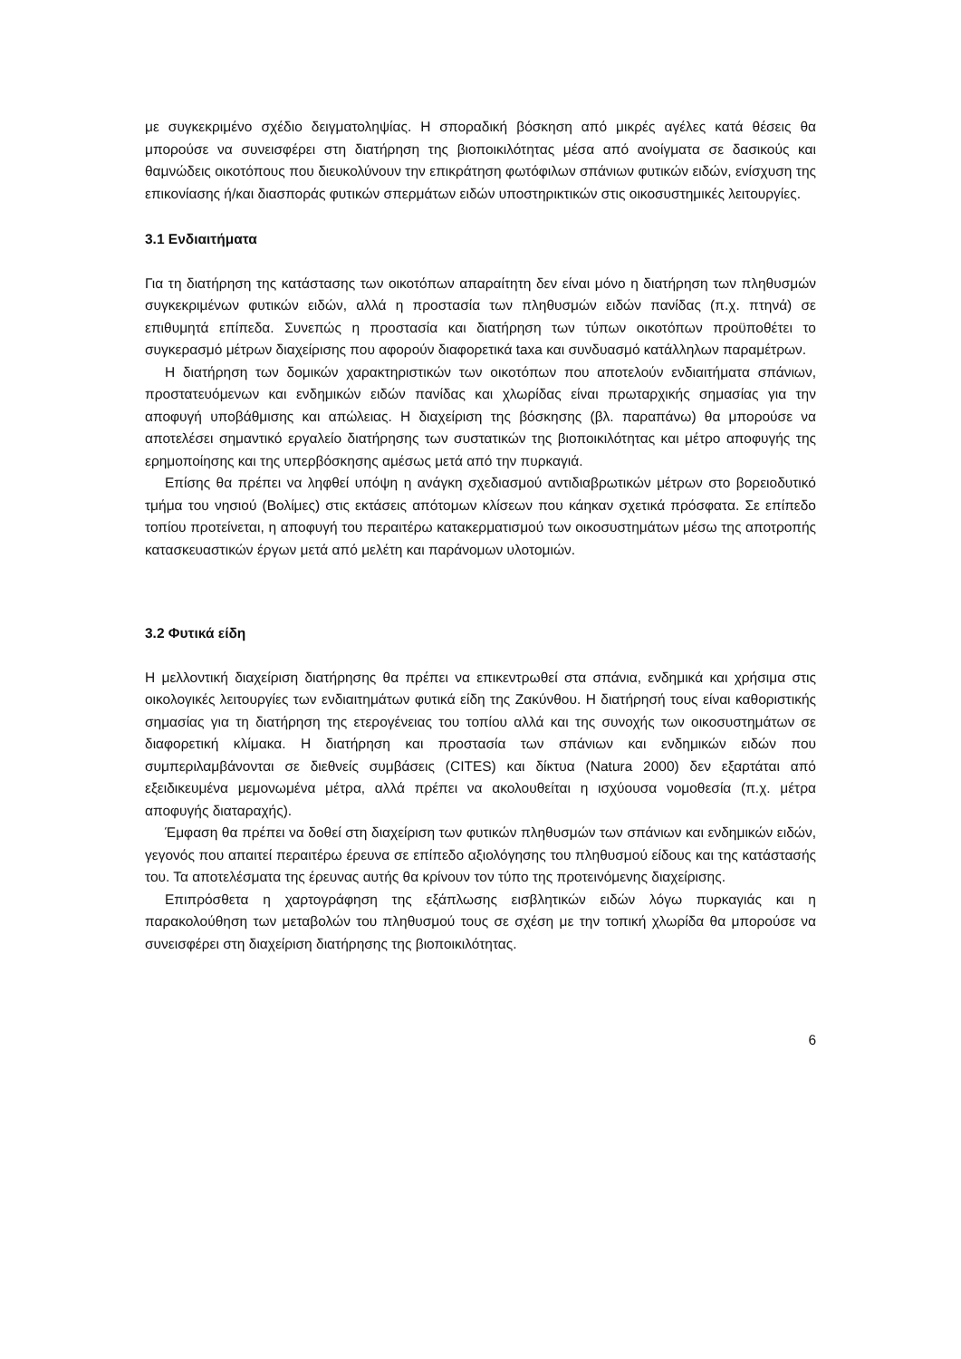με συγκεκριμένο σχέδιο δειγματοληψίας. Η σποραδική βόσκηση από μικρές αγέλες κατά θέσεις θα μπορούσε να συνεισφέρει στη διατήρηση της βιοποικιλότητας μέσα από ανοίγματα σε δασικούς και θαμνώδεις οικοτόπους που διευκολύνουν την επικράτηση φωτόφιλων σπάνιων φυτικών ειδών, ενίσχυση της επικονίασης ή/και διασποράς φυτικών σπερμάτων ειδών υποστηρικτικών στις οικοσυστημικές λειτουργίες.
3.1 Ενδιαιτήματα
Για τη διατήρηση της κατάστασης των οικοτόπων απαραίτητη δεν είναι μόνο η διατήρηση των πληθυσμών συγκεκριμένων φυτικών ειδών, αλλά η προστασία των πληθυσμών ειδών πανίδας (π.χ. πτηνά) σε επιθυμητά επίπεδα. Συνεπώς η προστασία και διατήρηση των τύπων οικοτόπων προϋποθέτει το συγκερασμό μέτρων διαχείρισης που αφορούν διαφορετικά taxa και συνδυασμό κατάλληλων παραμέτρων.
Η διατήρηση των δομικών χαρακτηριστικών των οικοτόπων που αποτελούν ενδιαιτήματα σπάνιων, προστατευόμενων και ενδημικών ειδών πανίδας και χλωρίδας είναι πρωταρχικής σημασίας για την αποφυγή υποβάθμισης και απώλειας. Η διαχείριση της βόσκησης (βλ. παραπάνω) θα μπορούσε να αποτελέσει σημαντικό εργαλείο διατήρησης των συστατικών της βιοποικιλότητας και μέτρο αποφυγής της ερημοποίησης και της υπερβόσκησης αμέσως μετά από την πυρκαγιά.
Επίσης θα πρέπει να ληφθεί υπόψη η ανάγκη σχεδιασμού αντιδιαβρωτικών μέτρων στο βορειοδυτικό τμήμα του νησιού (Βολίμες) στις εκτάσεις απότομων κλίσεων που κάηκαν σχετικά πρόσφατα. Σε επίπεδο τοπίου προτείνεται, η αποφυγή του περαιτέρω κατακερματισμού των οικοσυστημάτων μέσω της αποτροπής κατασκευαστικών έργων μετά από μελέτη και παράνομων υλοτομιών.
3.2 Φυτικά είδη
Η μελλοντική διαχείριση διατήρησης θα πρέπει να επικεντρωθεί στα σπάνια, ενδημικά και χρήσιμα στις οικολογικές λειτουργίες των ενδιαιτημάτων φυτικά είδη της Ζακύνθου. Η διατήρησή τους είναι καθοριστικής σημασίας για τη διατήρηση της ετερογένειας του τοπίου αλλά και της συνοχής των οικοσυστημάτων σε διαφορετική κλίμακα. Η διατήρηση και προστασία των σπάνιων και ενδημικών ειδών που συμπεριλαμβάνονται σε διεθνείς συμβάσεις (CITES) και δίκτυα (Natura 2000) δεν εξαρτάται από εξειδικευμένα μεμονωμένα μέτρα, αλλά πρέπει να ακολουθείται η ισχύουσα νομοθεσία (π.χ. μέτρα αποφυγής διαταραχής).
Έμφαση θα πρέπει να δοθεί στη διαχείριση των φυτικών πληθυσμών των σπάνιων και ενδημικών ειδών, γεγονός που απαιτεί περαιτέρω έρευνα σε επίπεδο αξιολόγησης του πληθυσμού είδους και της κατάστασής του. Τα αποτελέσματα της έρευνας αυτής θα κρίνουν τον τύπο της προτεινόμενης διαχείρισης.
Επιπρόσθετα η χαρτογράφηση της εξάπλωσης εισβλητικών ειδών λόγω πυρκαγιάς και η παρακολούθηση των μεταβολών του πληθυσμού τους σε σχέση με την τοπική χλωρίδα θα μπορούσε να συνεισφέρει στη διαχείριση διατήρησης της βιοποικιλότητας.
6